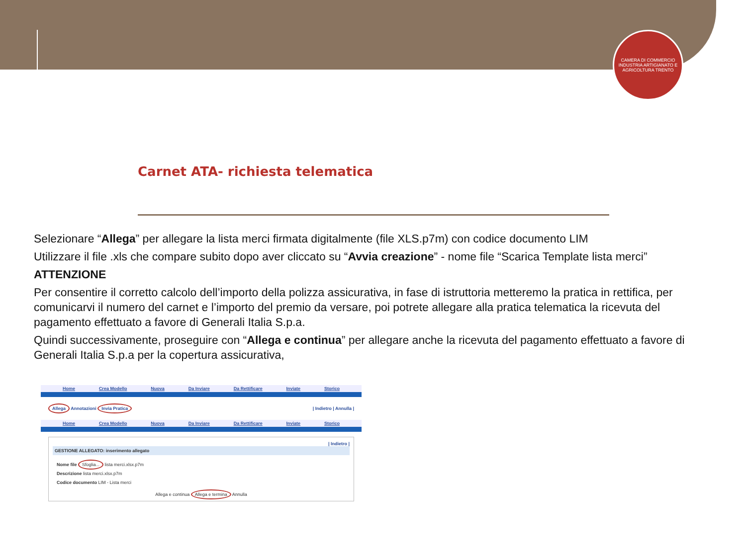CAMERA DI COMMERCIO INDUSTRIA ARTIGIANATO E AGRICOLTURA TRENTO
Carnet ATA- richiesta telematica
Selezionare “Allega” per allegare la lista merci firmata digitalmente (file XLS.p7m) con codice documento LIM
Utilizzare il file .xls che compare subito dopo aver cliccato su “Avvia creazione” - nome file “Scarica Template lista merci”
ATTENZIONE
Per consentire il corretto calcolo dell’importo della polizza assicurativa, in fase di istruttoria metteremo la pratica in rettifica, per comunicarvi il numero del carnet e l’importo del premio da versare, poi potrete allegare alla pratica telematica la ricevuta del pagamento effettuato a favore di Generali Italia S.p.a.
Quindi successivamente, proseguire con “Allega e continua” per allegare anche la ricevuta del pagamento effettuato a favore di Generali Italia S.p.a per la copertura assicurativa,
Home Crea Modello Nuova Da Inviare Da Rettificare Inviate Storico
Allega Annotazioni Invia Pratica | Indietro | Annulla |
Home Crea Modello Nuova Da Inviare Da Rettificare Inviate Storico
| Indietro |
GESTIONE ALLEGATO: inserimento allegato
Nome file Sfoglia... lista merci.xlsx.p7m
Descrizione lista merci.xlsx.p7m
Codice documento LIM - Lista merci
Allega e continua Allega e termina Annulla